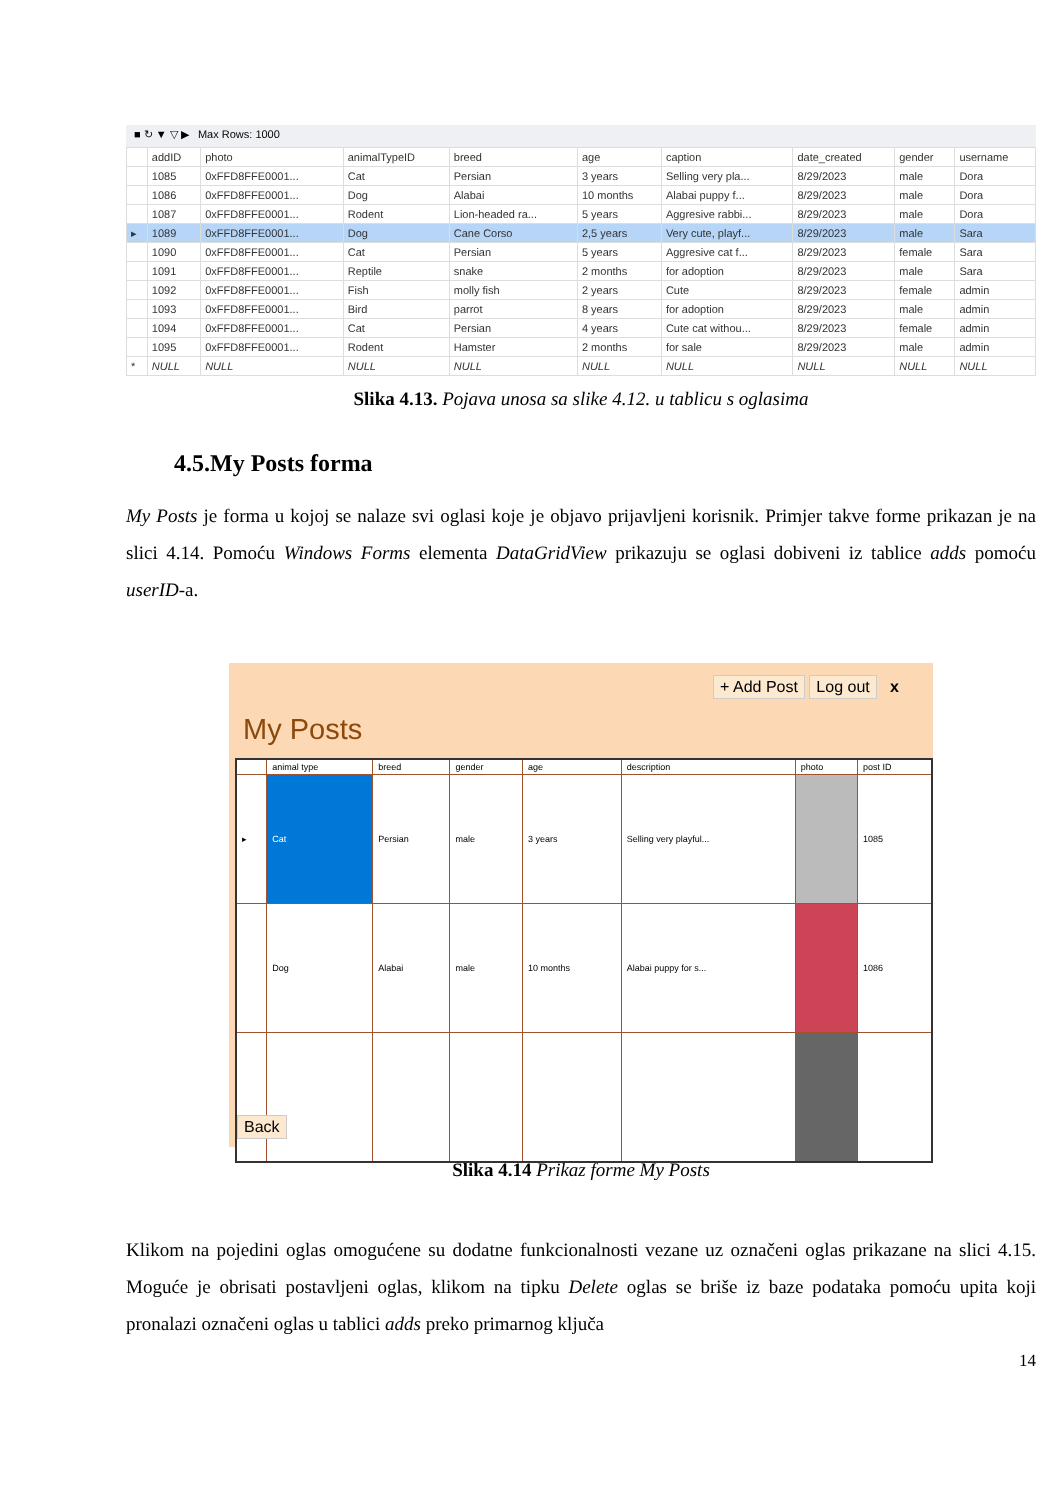■ ↻ ▼ ▽ ▶ Max Rows: 1000
| | addID | photo | animalTypeID | breed | age | caption | date_created | gender | username |
| --- | --- | --- | --- | --- | --- | --- | --- | --- | --- |
| | 1085 | 0xFFD8FFE0001... | Cat | Persian | 3 years | Selling very pla... | 8/29/2023 | male | Dora |
| | 1086 | 0xFFD8FFE0001... | Dog | Alabai | 10 months | Alabai puppy f... | 8/29/2023 | male | Dora |
| | 1087 | 0xFFD8FFE0001... | Rodent | Lion-headed ra... | 5 years | Aggresive rabbi... | 8/29/2023 | male | Dora |
| ▸ | 1089 | 0xFFD8FFE0001... | Dog | Cane Corso | 2,5 years | Very cute, playf... | 8/29/2023 | male | Sara |
| | 1090 | 0xFFD8FFE0001... | Cat | Persian | 5 years | Aggresive cat f... | 8/29/2023 | female | Sara |
| | 1091 | 0xFFD8FFE0001... | Reptile | snake | 2 months | for adoption | 8/29/2023 | male | Sara |
| | 1092 | 0xFFD8FFE0001... | Fish | molly fish | 2 years | Cute | 8/29/2023 | female | admin |
| | 1093 | 0xFFD8FFE0001... | Bird | parrot | 8 years | for adoption | 8/29/2023 | male | admin |
| | 1094 | 0xFFD8FFE0001... | Cat | Persian | 4 years | Cute cat withou... | 8/29/2023 | female | admin |
| | 1095 | 0xFFD8FFE0001... | Rodent | Hamster | 2 months | for sale | 8/29/2023 | male | admin |
| * | NULL | NULL | NULL | NULL | NULL | NULL | NULL | NULL | NULL |
Slika 4.13. Pojava unosa sa slike 4.12. u tablicu s oglasima
4.5.My Posts forma
My Posts je forma u kojoj se nalaze svi oglasi koje je objavo prijavljeni korisnik. Primjer takve forme prikazan je na slici 4.14. Pomoću Windows Forms elementa DataGridView prikazuju se oglasi dobiveni iz tablice adds pomoću userID-a.
+ Add Post Log out x
My Posts
| | animal type | breed | gender | age | description | photo | post ID |
| --- | --- | --- | --- | --- | --- | --- | --- |
| ▸ | Cat | Persian | male | 3 years | Selling very playful... | | 1085 |
| | Dog | Alabai | male | 10 months | Alabai puppy for s... | | 1086 |
Back
Slika 4.14 Prikaz forme My Posts
Klikom na pojedini oglas omogućene su dodatne funkcionalnosti vezane uz označeni oglas prikazane na slici 4.15. Moguće je obrisati postavljeni oglas, klikom na tipku Delete oglas se briše iz baze podataka pomoću upita koji pronalazi označeni oglas u tablici adds preko primarnog ključa
14